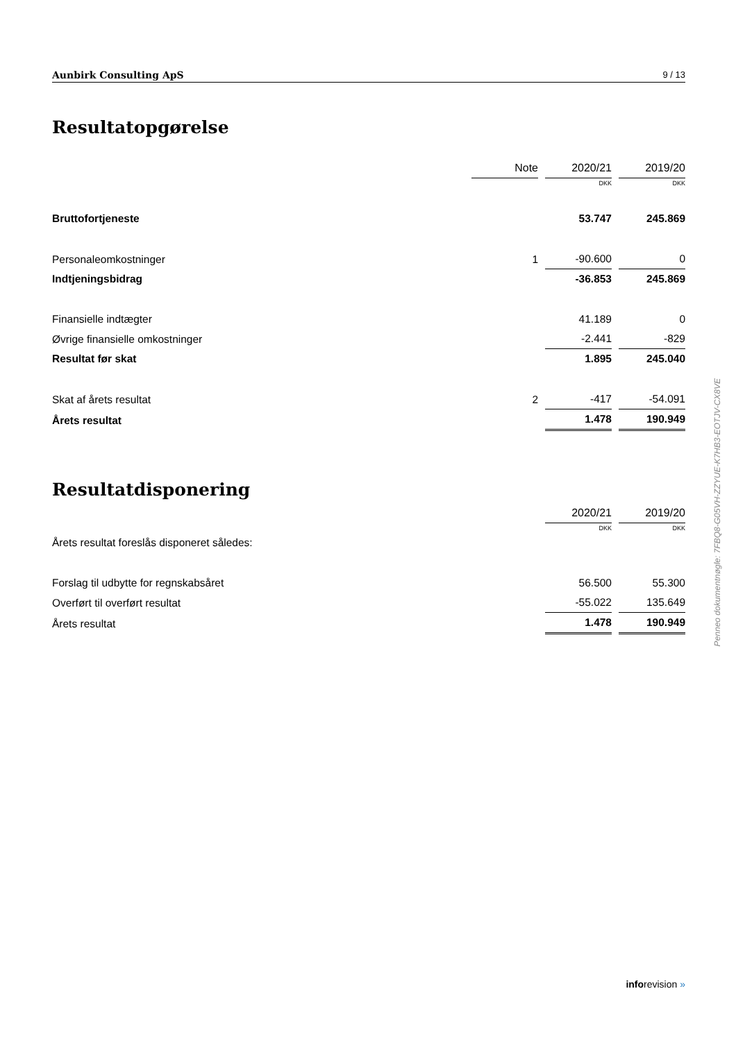Aunbirk Consulting ApS 9 / 13
Resultatopgørelse
| | Note | 2020/21 | 2019/20 |
| | | DKK | DKK |
| Bruttofortjeneste | | 53.747 | 245.869 |
| Personaleomkostninger | 1 | -90.600 | 0 |
| Indtjeningsbidrag | | -36.853 | 245.869 |
| Finansielle indtægter | | 41.189 | 0 |
| Øvrige finansielle omkostninger | | -2.441 | -829 |
| Resultat før skat | | 1.895 | 245.040 |
| Skat af årets resultat | 2 | -417 | -54.091 |
| Årets resultat | | 1.478 | 190.949 |
Resultatdisponering
| | 2020/21 | 2019/20 |
| | DKK | DKK |
| Årets resultat foreslås disponeret således: | | |
| Forslag til udbytte for regnskabsåret | 56.500 | 55.300 |
| Overført til overført resultat | -55.022 | 135.649 |
| Årets resultat | 1.478 | 190.949 |
Penneo dokumentnøgle: 7FBQ8-G05VH-ZZYUE-K7HB3-EOTJV-CX8VE
inforevision »